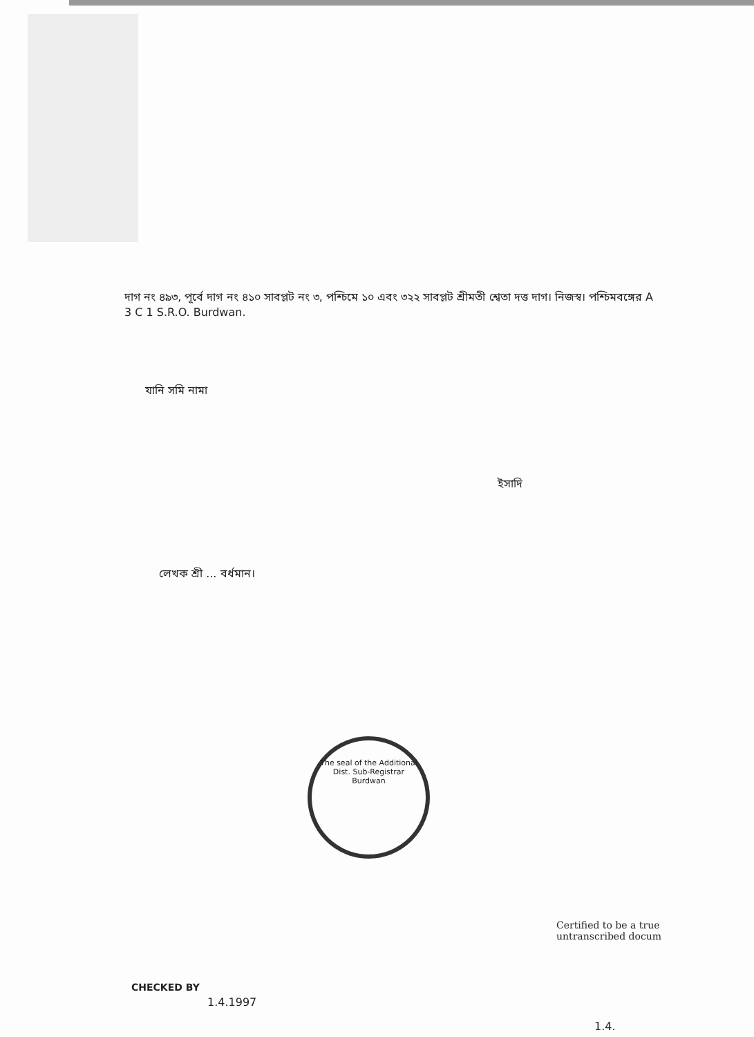দাগ নং ৪৯৩, পূর্বে দাগ নং ৪১০ সাবপ্লট নং ৩, পশ্চিমে ১০ এবং ৩২২ সাবপ্লট শ্রীমতী শ্বেতা দত্ত দাগ। নিজস্ব। পশ্চিমবঙ্গের A 3 C 1 S.R.O. Burdwan.
যানি সমি নামা
ইসাদি
লেখক শ্রী ... বর্ধমান।
The seal of the Additional Dist. Sub-Registrar
Burdwan
Certified to be a true
untranscribed docum
CHECKED BY
1.4.1997
1.4.